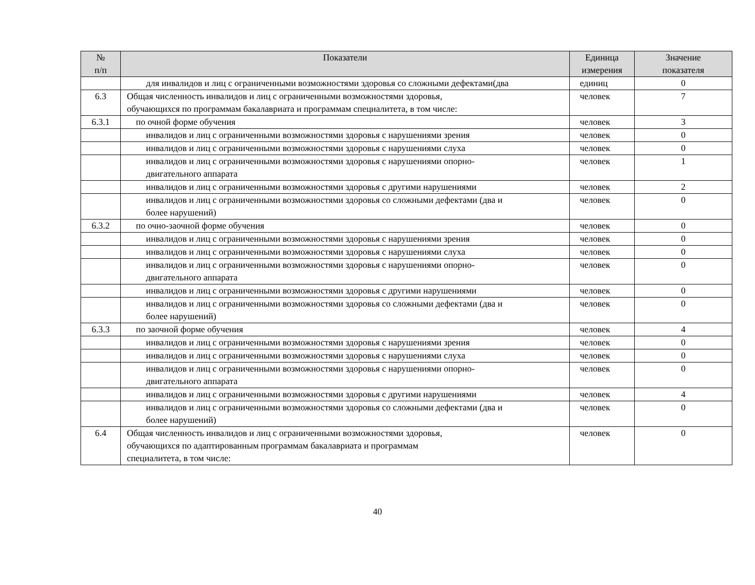| № п/п | Показатели | Единица измерения | Значение показателя |
| --- | --- | --- | --- |
| | для инвалидов и лиц с ограниченными возможностями здоровья со сложными дефектами(два | единиц | 0 |
| 6.3 | Общая численность инвалидов и лиц с ограниченными возможностями здоровья, обучающихся по программам бакалавриата и программам специалитета, в том числе: | человек | 7 |
| 6.3.1 | по очной форме обучения | человек | 3 |
| | инвалидов и лиц с ограниченными возможностями здоровья с нарушениями зрения | человек | 0 |
| | инвалидов и лиц с ограниченными возможностями здоровья с нарушениями слуха | человек | 0 |
| | инвалидов и лиц с ограниченными возможностями здоровья с нарушениями опорно- двигательного аппарата | человек | 1 |
| | инвалидов и лиц с ограниченными возможностями здоровья с другими нарушениями | человек | 2 |
| | инвалидов и лиц с ограниченными возможностями здоровья со сложными дефектами (два и более нарушений) | человек | 0 |
| 6.3.2 | по очно-заочной форме обучения | человек | 0 |
| | инвалидов и лиц с ограниченными возможностями здоровья с нарушениями зрения | человек | 0 |
| | инвалидов и лиц с ограниченными возможностями здоровья с нарушениями слуха | человек | 0 |
| | инвалидов и лиц с ограниченными возможностями здоровья с нарушениями опорно- двигательного аппарата | человек | 0 |
| | инвалидов и лиц с ограниченными возможностями здоровья с другими нарушениями | человек | 0 |
| | инвалидов и лиц с ограниченными возможностями здоровья со сложными дефектами (два и более нарушений) | человек | 0 |
| 6.3.3 | по заочной форме обучения | человек | 4 |
| | инвалидов и лиц с ограниченными возможностями здоровья с нарушениями зрения | человек | 0 |
| | инвалидов и лиц с ограниченными возможностями здоровья с нарушениями слуха | человек | 0 |
| | инвалидов и лиц с ограниченными возможностями здоровья с нарушениями опорно- двигательного аппарата | человек | 0 |
| | инвалидов и лиц с ограниченными возможностями здоровья с другими нарушениями | человек | 4 |
| | инвалидов и лиц с ограниченными возможностями здоровья со сложными дефектами (два и более нарушений) | человек | 0 |
| 6.4 | Общая численность инвалидов и лиц с ограниченными возможностями здоровья, обучающихся по адаптированным программам бакалавриата и программам специалитета, в том числе: | человек | 0 |
40